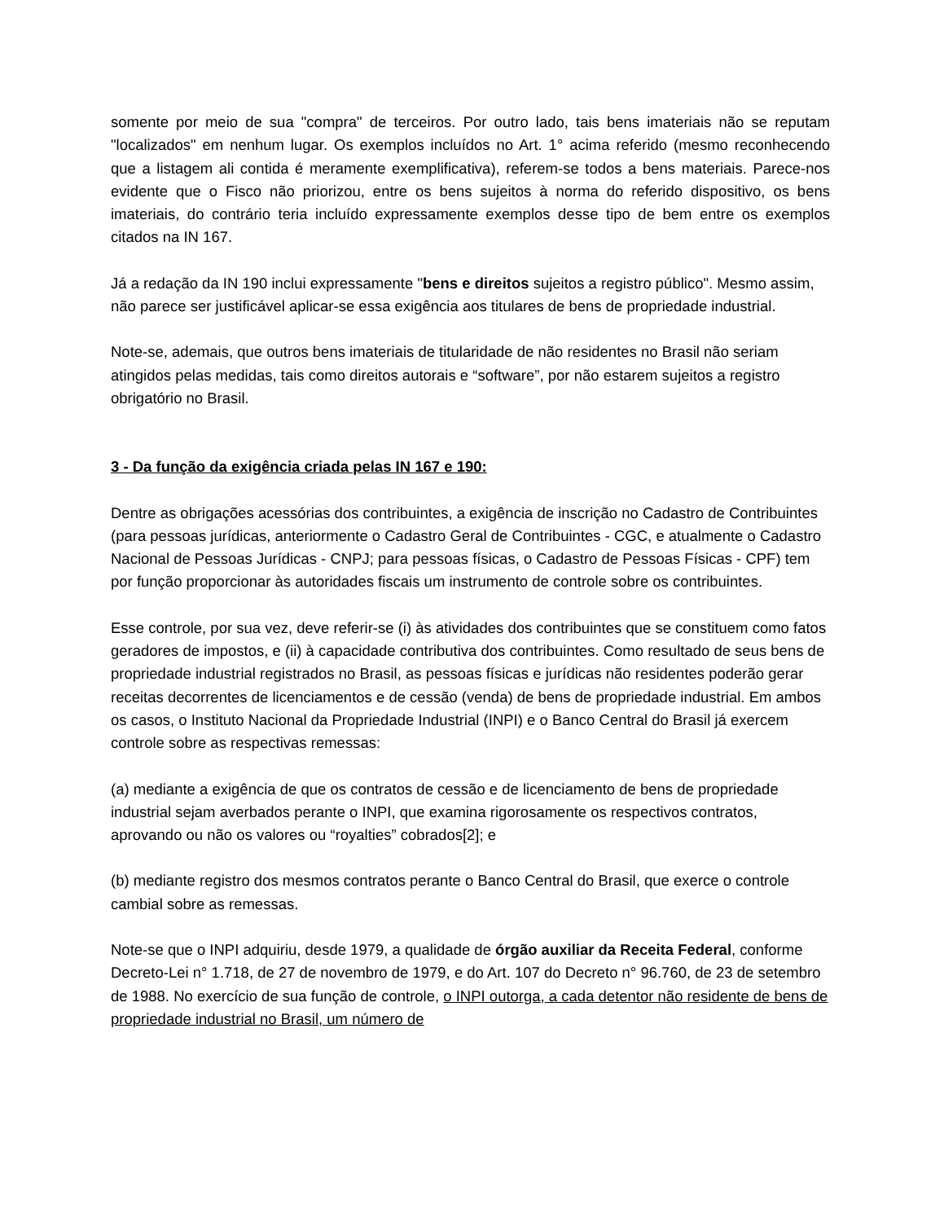somente por meio de sua "compra" de terceiros. Por outro lado, tais bens imateriais não se reputam "localizados" em nenhum lugar. Os exemplos incluídos no Art. 1° acima referido (mesmo reconhecendo que a listagem ali contida é meramente exemplificativa), referem-se todos a bens materiais. Parece-nos evidente que o Fisco não priorizou, entre os bens sujeitos à norma do referido dispositivo, os bens imateriais, do contrário teria incluído expressamente exemplos desse tipo de bem entre os exemplos citados na IN 167.
Já a redação da IN 190 inclui expressamente "bens e direitos sujeitos a registro público". Mesmo assim, não parece ser justificável aplicar-se essa exigência aos titulares de bens de propriedade industrial.
Note-se, ademais, que outros bens imateriais de titularidade de não residentes no Brasil não seriam atingidos pelas medidas, tais como direitos autorais e “software”, por não estarem sujeitos a registro obrigatório no Brasil.
3 - Da função da exigência criada pelas IN 167 e 190:
Dentre as obrigações acessórias dos contribuintes, a exigência de inscrição no Cadastro de Contribuintes (para pessoas jurídicas, anteriormente o Cadastro Geral de Contribuintes - CGC, e atualmente o Cadastro Nacional de Pessoas Jurídicas - CNPJ; para pessoas físicas, o Cadastro de Pessoas Físicas - CPF) tem por função proporcionar às autoridades fiscais um instrumento de controle sobre os contribuintes.
Esse controle, por sua vez, deve referir-se (i) às atividades dos contribuintes que se constituem como fatos geradores de impostos, e (ii) à capacidade contributiva dos contribuintes. Como resultado de seus bens de propriedade industrial registrados no Brasil, as pessoas físicas e jurídicas não residentes poderão gerar receitas decorrentes de licenciamentos e de cessão (venda) de bens de propriedade industrial. Em ambos os casos, o Instituto Nacional da Propriedade Industrial (INPI) e o Banco Central do Brasil já exercem controle sobre as respectivas remessas:
(a) mediante a exigência de que os contratos de cessão e de licenciamento de bens de propriedade industrial sejam averbados perante o INPI, que examina rigorosamente os respectivos contratos, aprovando ou não os valores ou “royalties” cobrados[2]; e
(b) mediante registro dos mesmos contratos perante o Banco Central do Brasil, que exerce o controle cambial sobre as remessas.
Note-se que o INPI adquiriu, desde 1979, a qualidade de órgão auxiliar da Receita Federal, conforme Decreto-Lei n° 1.718, de 27 de novembro de 1979, e do Art. 107 do Decreto n° 96.760, de 23 de setembro de 1988. No exercício de sua função de controle, o INPI outorga, a cada detentor não residente de bens de propriedade industrial no Brasil, um número de